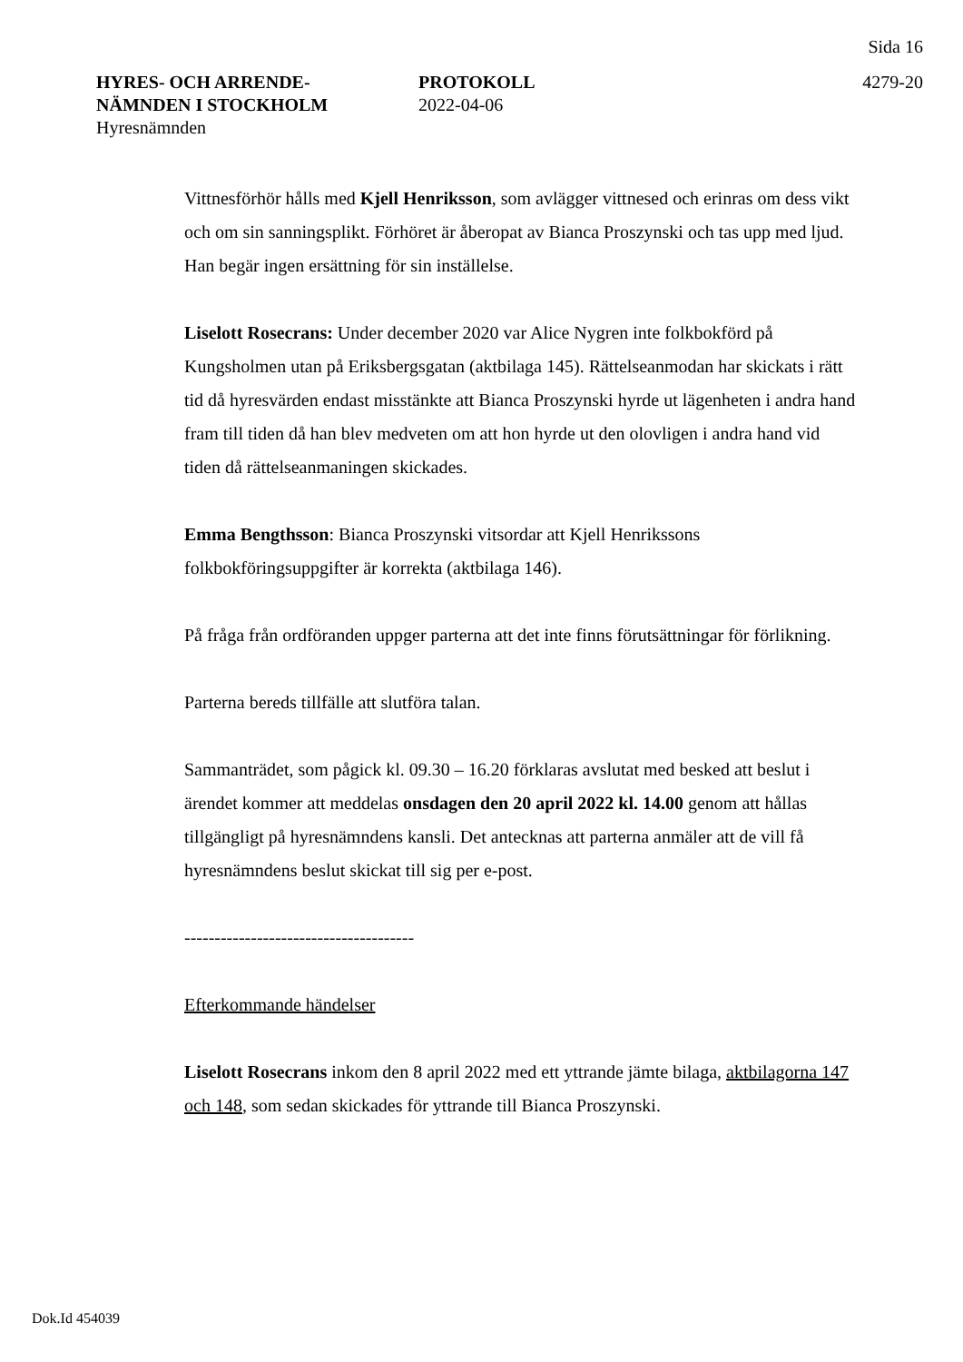Sida 16
HYRES- OCH ARRENDE-
NÄMNDEN I STOCKHOLM
Hyresnämnden
PROTOKOLL
2022-04-06
4279-20
Vittnesförhör hålls med Kjell Henriksson, som avlägger vittnesed och erinras om dess vikt och om sin sanningsplikt. Förhöret är åberopat av Bianca Proszynski och tas upp med ljud. Han begär ingen ersättning för sin inställelse.
Liselott Rosecrans: Under december 2020 var Alice Nygren inte folkbokförd på Kungsholmen utan på Eriksbergsgatan (aktbilaga 145). Rättelseanmodan har skickats i rätt tid då hyresvärden endast misstänkte att Bianca Proszynski hyrde ut lägenheten i andra hand fram till tiden då han blev medveten om att hon hyrde ut den olovligen i andra hand vid tiden då rättelseanmaningen skickades.
Emma Bengthsson: Bianca Proszynski vitsordar att Kjell Henrikssons folkbokföringsuppgifter är korrekta (aktbilaga 146).
På fråga från ordföranden uppger parterna att det inte finns förutsättningar för förlikning.
Parterna bereds tillfälle att slutföra talan.
Sammanträdet, som pågick kl. 09.30 – 16.20 förklaras avslutat med besked att beslut i ärendet kommer att meddelas onsdagen den 20 april 2022 kl. 14.00 genom att hållas tillgängligt på hyresnämndens kansli. Det antecknas att parterna anmäler att de vill få hyresnämndens beslut skickat till sig per e-post.
--------------------------------------
Efterkommande händelser
Liselott Rosecrans inkom den 8 april 2022 med ett yttrande jämte bilaga, aktbilagorna 147 och 148, som sedan skickades för yttrande till Bianca Proszynski.
Dok.Id 454039